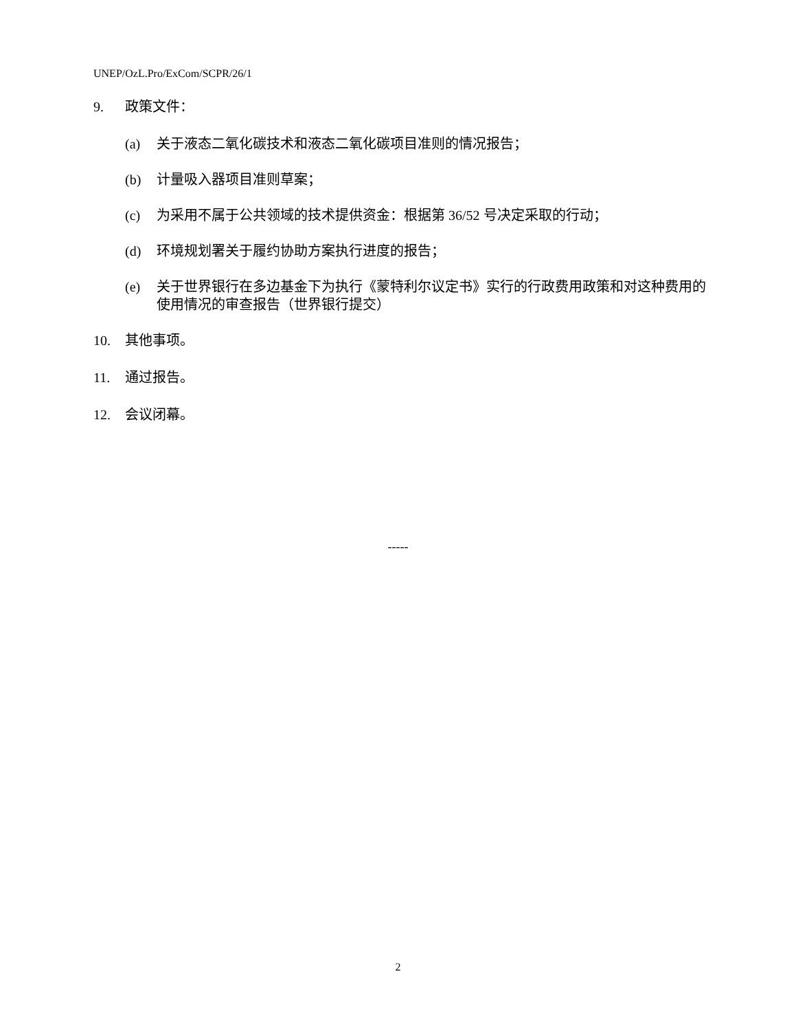UNEP/OzL.Pro/ExCom/SCPR/26/1
9. 政策文件：
(a) 关于液态二氧化碳技术和液态二氧化碳项目准则的情况报告；
(b) 计量吸入器项目准则草案；
(c) 为采用不属于公共领域的技术提供资金：根据第 36/52 号决定采取的行动；
(d) 环境规划署关于履约协助方案执行进度的报告；
(e) 关于世界银行在多边基金下为执行《蒙特利尔议定书》实行的行政费用政策和对这种费用的使用情况的审查报告（世界银行提交）
10. 其他事项。
11. 通过报告。
12. 会议闭幕。
-----
2